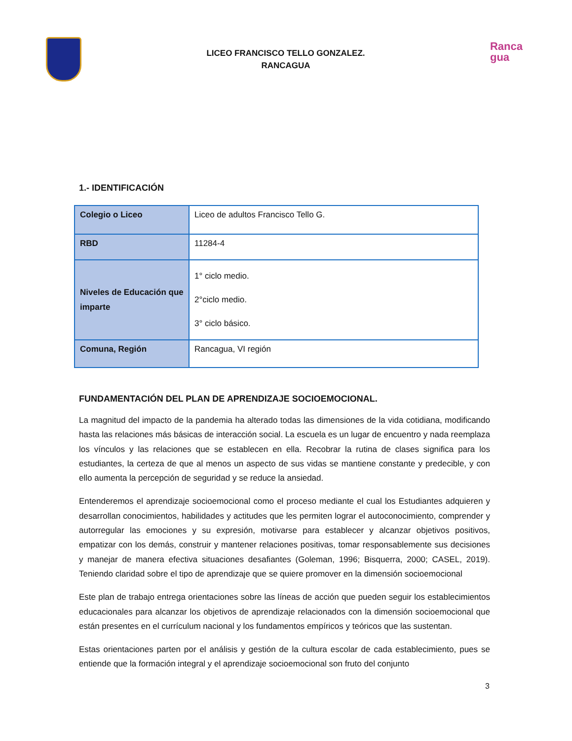LICEO FRANCISCO TELLO GONZALEZ.
RANCAGUA
Ranca
gua
1.- IDENTIFICACIÓN
| Colegio o Liceo | Liceo de adultos Francisco Tello G. |
| RBD | 11284-4 |
| Niveles de Educación que imparte | 1° ciclo medio. 2°ciclo medio. 3° ciclo básico. |
| Comuna, Región | Rancagua, VI región |
FUNDAMENTACIÓN DEL PLAN DE APRENDIZAJE SOCIOEMOCIONAL.
La magnitud del impacto de la pandemia ha alterado todas las dimensiones de la vida cotidiana, modificando hasta las relaciones más básicas de interacción social. La escuela es un lugar de encuentro y nada reemplaza los vínculos y las relaciones que se establecen en ella. Recobrar la rutina de clases significa para los estudiantes, la certeza de que al menos un aspecto de sus vidas se mantiene constante y predecible, y con ello aumenta la percepción de seguridad y se reduce la ansiedad.
Entenderemos el aprendizaje socioemocional como el proceso mediante el cual los Estudiantes adquieren y desarrollan conocimientos, habilidades y actitudes que les permiten lograr el autoconocimiento, comprender y autorregular las emociones y su expresión, motivarse para establecer y alcanzar objetivos positivos, empatizar con los demás, construir y mantener relaciones positivas, tomar responsablemente sus decisiones y manejar de manera efectiva situaciones desafiantes (Goleman, 1996; Bisquerra, 2000; CASEL, 2019). Teniendo claridad sobre el tipo de aprendizaje que se quiere promover en la dimensión socioemocional
Este plan de trabajo entrega orientaciones sobre las líneas de acción que pueden seguir los establecimientos educacionales para alcanzar los objetivos de aprendizaje relacionados con la dimensión socioemocional que están presentes en el currículum nacional y los fundamentos empíricos y teóricos que las sustentan.
Estas orientaciones parten por el análisis y gestión de la cultura escolar de cada establecimiento, pues se entiende que la formación integral y el aprendizaje socioemocional son fruto del conjunto
3